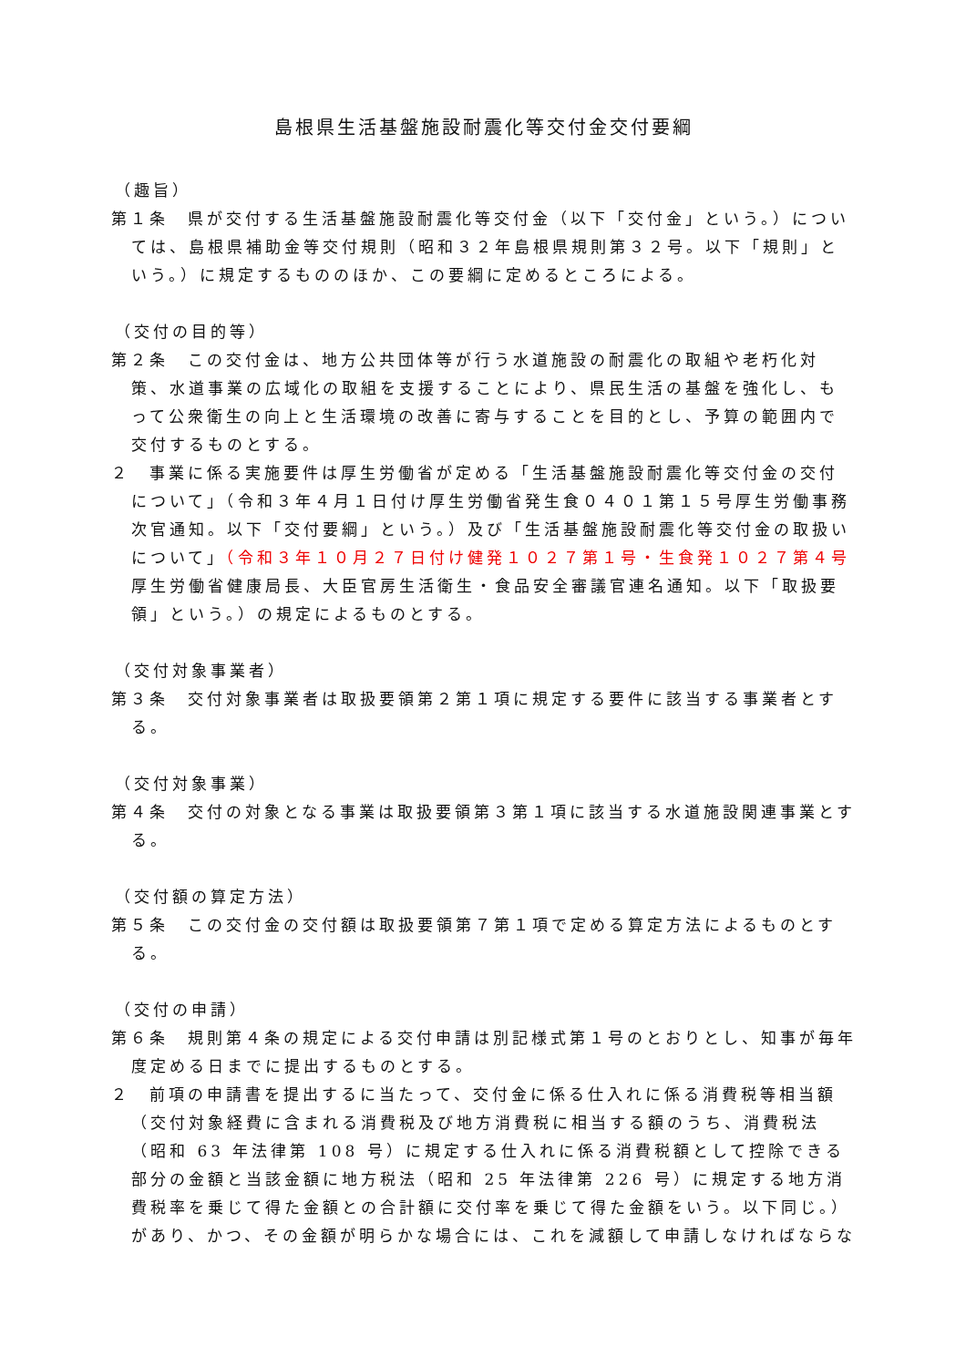島根県生活基盤施設耐震化等交付金交付要綱
（趣旨）
第１条　県が交付する生活基盤施設耐震化等交付金（以下「交付金」という。）については、島根県補助金等交付規則（昭和３２年島根県規則第３２号。以下「規則」という。）に規定するもののほか、この要綱に定めるところによる。
（交付の目的等）
第２条　この交付金は、地方公共団体等が行う水道施設の耐震化の取組や老朽化対策、水道事業の広域化の取組を支援することにより、県民生活の基盤を強化し、もって公衆衛生の向上と生活環境の改善に寄与することを目的とし、予算の範囲内で交付するものとする。
２　事業に係る実施要件は厚生労働省が定める「生活基盤施設耐震化等交付金の交付について」（令和３年４月１日付け厚生労働省発生食０４０１第１５号厚生労働事務次官通知。以下「交付要綱」という。）及び「生活基盤施設耐震化等交付金の取扱いについて」（令和３年１０月２７日付け健発１０２７第１号・生食発１０２７第４号厚生労働省健康局長、大臣官房生活衛生・食品安全審議官連名通知。以下「取扱要領」という。）の規定によるものとする。
（交付対象事業者）
第３条　交付対象事業者は取扱要領第２第１項に規定する要件に該当する事業者とする。
（交付対象事業）
第４条　交付の対象となる事業は取扱要領第３第１項に該当する水道施設関連事業とする。
（交付額の算定方法）
第５条　この交付金の交付額は取扱要領第７第１項で定める算定方法によるものとする。
（交付の申請）
第６条　規則第４条の規定による交付申請は別記様式第１号のとおりとし、知事が毎年度定める日までに提出するものとする。
２　前項の申請書を提出するに当たって、交付金に係る仕入れに係る消費税等相当額（交付対象経費に含まれる消費税及び地方消費税に相当する額のうち、消費税法（昭和 63 年法律第 108 号）に規定する仕入れに係る消費税額として控除できる部分の金額と当該金額に地方税法（昭和 25 年法律第 226 号）に規定する地方消費税率を乗じて得た金額との合計額に交付率を乗じて得た金額をいう。以下同じ。）があり、かつ、その金額が明らかな場合には、これを減額して申請しなければならな